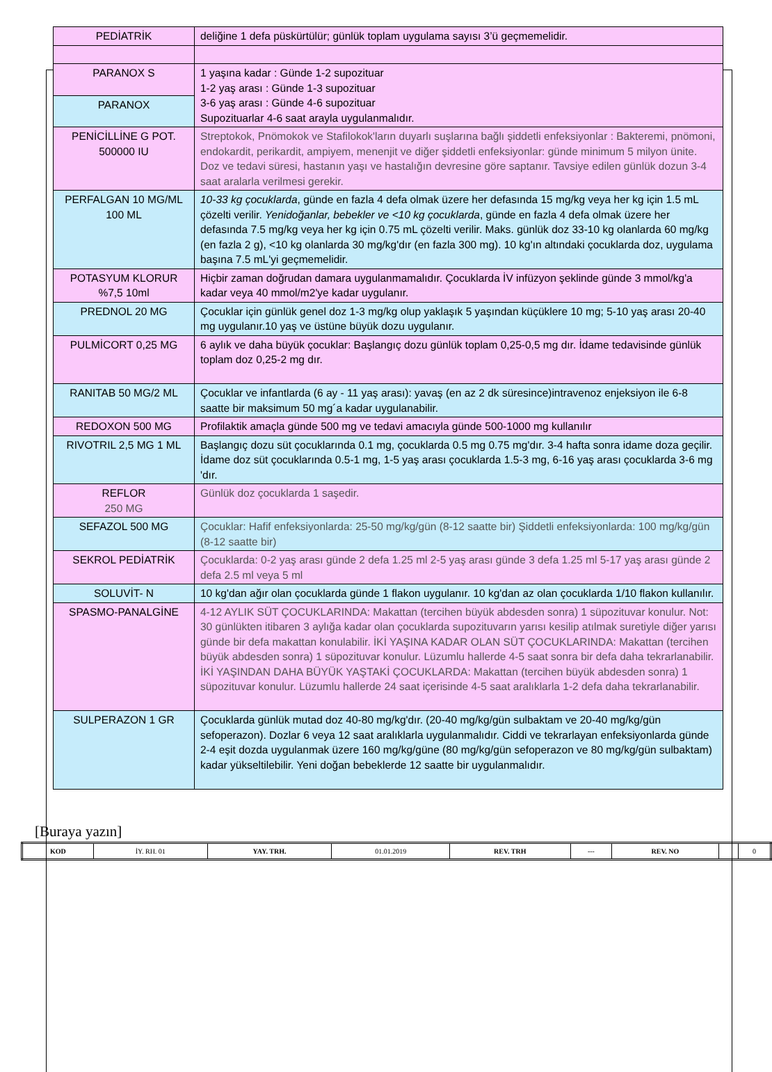| PEDİATRİK | deliğine 1 defa püskürtülür; günlük toplam uygulama sayısı 3’ü geçmemelidir. |
| PARANOX S | 1 yaşına kadar : Günde 1-2 supozituar 1-2 yaş arası : Günde 1-3 supozituar 3-6 yaş arası : Günde 4-6 supozituar Supozituarlar 4-6 saat arayla uygulanmalıdır. |
| PARANOX | |
| PENİCİLLİNE G POT. 500000 IU | Streptokok, Pnömokok ve Stafilokok'ların duyarlı suşlarına bağlı şiddetli enfeksiyonlar : Bakteremi, pnömoni, endokardit, perikardit, ampiyem, menenjit ve diğer şiddetli enfeksiyonlar: günde minimum 5 milyon ünite. Doz ve tedavi süresi, hastanın yaşı ve hastalığın devresine göre saptanır. Tavsiye edilen günlük dozun 3-4 saat aralarla verilmesi gerekir. |
| PERFALGAN 10 MG/ML 100 ML | 10-33 kg çocuklarda , günde en fazla 4 defa olmak üzere her defasında 15 mg/kg veya her kg için 1.5 mL çözelti verilir. Yenidoğanlar, bebekler ve <10 kg çocuklarda , günde en fazla 4 defa olmak üzere her defasında 7.5 mg/kg veya her kg için 0.75 mL çözelti verilir. Maks. günlük doz 33-10 kg olanlarda 60 mg/kg (en fazla 2 g), <10 kg olanlarda 30 mg/kg'dır (en fazla 300 mg). 10 kg'ın altındaki çocuklarda doz, uygulama başına 7.5 mL'yi geçmemelidir. |
| POTASYUM KLORUR %7,5 10ml | Hiçbir zaman doğrudan damara uygulanmamalıdır. Çocuklarda İV infüzyon şeklinde günde 3 mmol/kg'a kadar veya 40 mmol/m2'ye kadar uygulanır. |
| PREDNOL 20 MG | Çocuklar için günlük genel doz 1-3 mg/kg olup yaklaşık 5 yaşından küçüklere 10 mg; 5-10 yaş arası 20-40 mg uygulanır.10 yaş ve üstüne büyük dozu uygulanır. |
| PULMİCORT 0,25 MG | 6 aylık ve daha büyük çocuklar: Başlangıç dozu günlük toplam 0,25-0,5 mg dır. İdame tedavisinde günlük toplam doz 0,25-2 mg dır. |
| RANITAB 50 MG/2 ML | Çocuklar ve infantlarda (6 ay - 11 yaş arası): yavaş (en az 2 dk süresince)intravenoz enjeksiyon ile 6-8 saatte bir maksimum 50 mg´a kadar uygulanabilir. |
| REDOXON 500 MG | Profilaktik amaçla günde 500 mg ve tedavi amacıyla günde 500-1000 mg kullanılır |
| RIVOTRIL 2,5 MG 1 ML | Başlangıç dozu süt çocuklarında 0.1 mg, çocuklarda 0.5 mg 0.75 mg'dır. 3-4 hafta sonra idame doza geçilir. İdame doz süt çocuklarında 0.5-1 mg, 1-5 yaş arası çocuklarda 1.5-3 mg, 6-16 yaş arası çocuklarda 3-6 mg 'dır. |
| REFLOR 250 MG | Günlük doz çocuklarda 1 saşedir. |
| SEFAZOL 500 MG | Çocuklar: Hafif enfeksiyonlarda: 25-50 mg/kg/gün (8-12 saatte bir) Şiddetli enfeksiyonlarda: 100 mg/kg/gün (8-12 saatte bir) |
| SEKROL PEDİATRİK | Çocuklarda: 0-2 yaş arası günde 2 defa 1.25 ml 2-5 yaş arası günde 3 defa 1.25 ml 5-17 yaş arası günde 2 defa 2.5 ml veya 5 ml |
| SOLUVİT- N | 10 kg'dan ağır olan çocuklarda günde 1 flakon uygulanır. 10 kg'dan az olan çocuklarda 1/10 flakon kullanılır. |
| SPASMO-PANALGİNE | 4-12 AYLIK SÜT ÇOCUKLARINDA: Makattan (tercihen büyük abdesden sonra) 1 süpozituvar konulur. Not: 30 günlükten itibaren 3 aylığa kadar olan çocuklarda supozituvarın yarısı kesilip atılmak suretiyle diğer yarısı günde bir defa makattan konulabilir. İKİ YAŞINA KADAR OLAN SÜT ÇOCUKLARINDA: Makattan (tercihen büyük abdesden sonra) 1 süpozituvar konulur. Lüzumlu hallerde 4-5 saat sonra bir defa daha tekrarlanabilir. İKİ YAŞINDAN DAHA BÜYÜK YAŞTAKİ ÇOCUKLARDA: Makattan (tercihen büyük abdesden sonra) 1 süpozituvar konulur. Lüzumlu hallerde 24 saat içerisinde 4-5 saat aralıklarla 1-2 defa daha tekrarlanabilir. |
| SULPERAZON 1 GR | Çocuklarda günlük mutad doz 40-80 mg/kg'dır. (20-40 mg/kg/gün sulbaktam ve 20-40 mg/kg/gün sefoperazon). Dozlar 6 veya 12 saat aralıklarla uygulanmalıdır. Ciddi ve tekrarlayan enfeksiyonlarda günde 2-4 eşit dozda uygulanmak üzere 160 mg/kg/güne (80 mg/kg/gün sefoperazon ve 80 mg/kg/gün sulbaktam) kadar yükseltilebilir. Yeni doğan bebeklerde 12 saatte bir uygulanmalıdır. |
[Buraya yazın]
| KOD | İY. RH. 01 | YAY. TRH. | 01.01.2019 | REV. TRH | --- | REV. NO | | 0 |